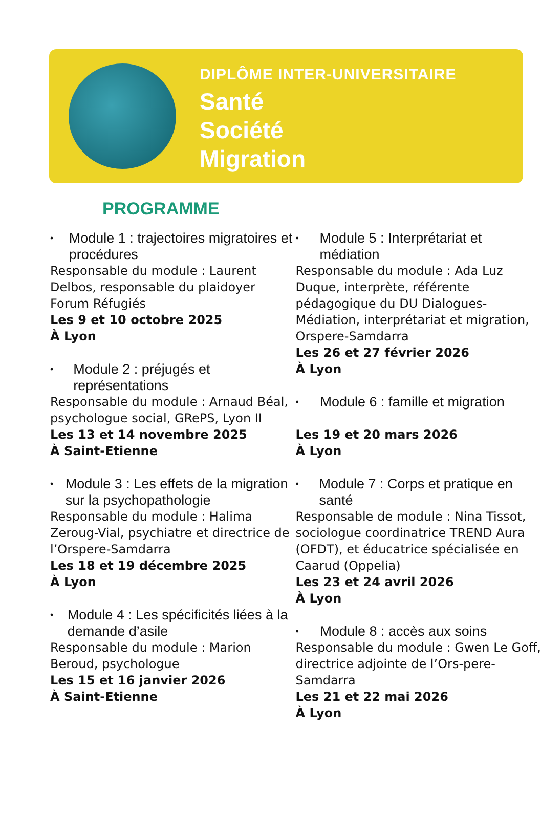DIPLÔME INTER-UNIVERSITAIRE
Santé
Société
Migration
PROGRAMME
• Module 1 : trajectoires migratoires et procédures
Responsable du module : Laurent Delbos, responsable du plaidoyer Forum Réfugiés
Les 9 et 10 octobre 2025
À Lyon
• Module 2 : préjugés et représentations
Responsable du module : Arnaud Béal, psychologue social, GRePS, Lyon II
Les 13 et 14 novembre 2025
À Saint-Etienne
• Module 3 : Les effets de la migration sur la psychopathologie
Responsable du module : Halima Zeroug-Vial, psychiatre et directrice de l’Orspere-Samdarra
Les 18 et 19 décembre 2025
À Lyon
• Module 4 : Les spécificités liées à la demande d’asile
Responsable du module : Marion Beroud, psychologue
Les 15 et 16 janvier 2026
À Saint-Etienne
• Module 5 : Interprétariat et médiation
Responsable du module : Ada Luz Duque, interprète, référente pédagogique du DU Dialogues-Médiation, interprétariat et migration, Orspere-Samdarra
Les 26 et 27 février 2026
À Lyon
• Module 6 : famille et migration
Les 19 et 20 mars 2026
À Lyon
• Module 7 : Corps et pratique en santé
Responsable de module : Nina Tissot, sociologue coordinatrice TREND Aura (OFDT), et éducatrice spécialisée en Caarud (Oppelia)
Les 23 et 24 avril 2026
À Lyon
• Module 8 : accès aux soins
Responsable du module : Gwen Le Goff, directrice adjointe de l’Ors-pere-Samdarra
Les 21 et 22 mai 2026
À Lyon